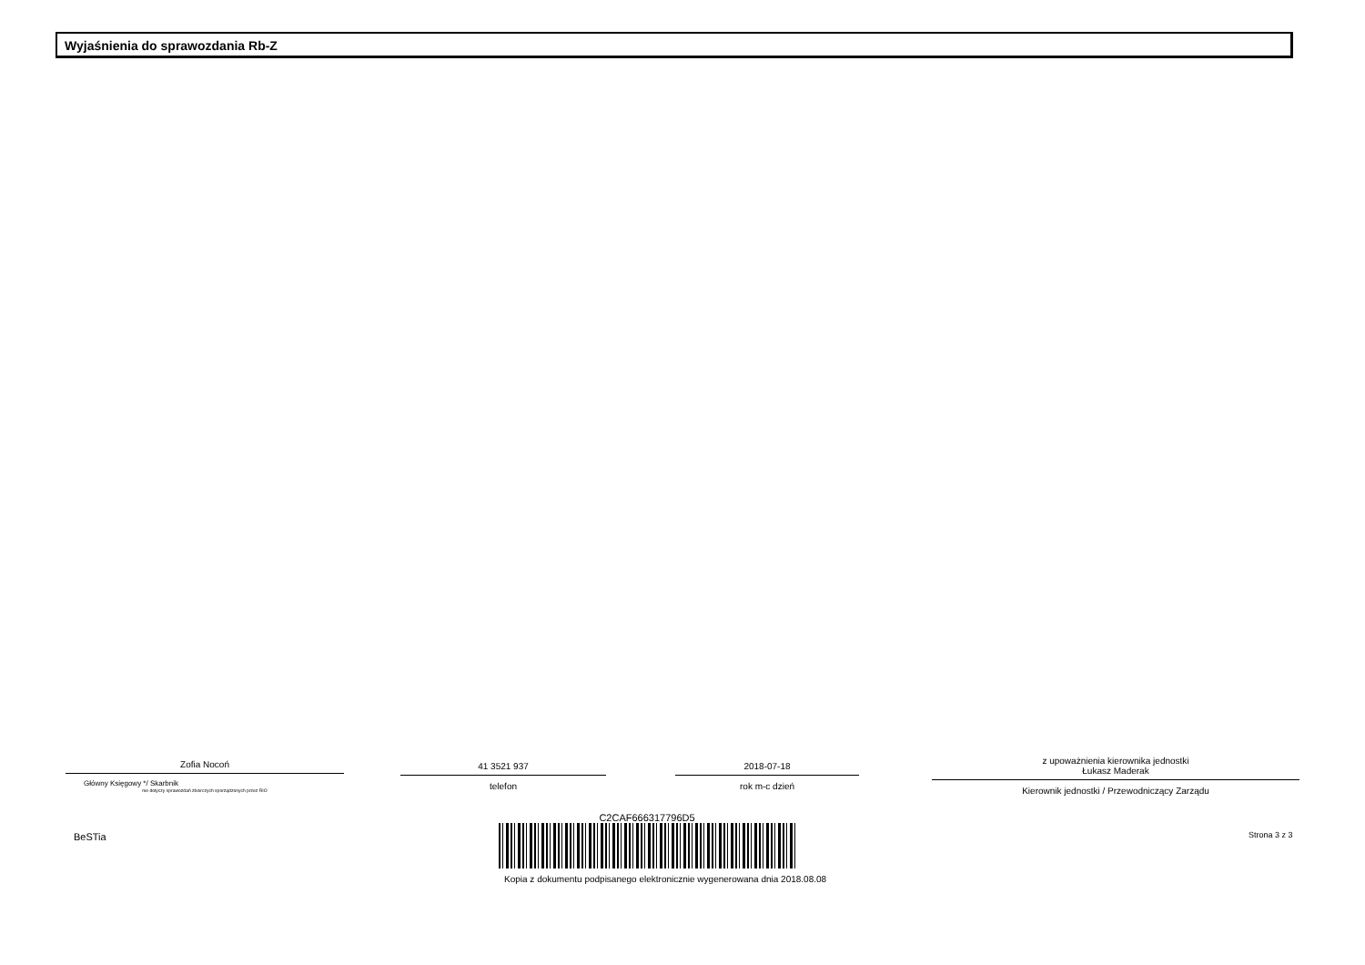Wyjaśnienia do sprawozdania Rb-Z
Zofia Nocoń
Główny Księgowy */ Skarbnik
nie dotyczy sprawozdań zbiorczych sporządzonych przez RIO
41 3521 937
telefon
2018-07-18
rok m-c dzień
z upoważnienia kierownika jednostki
Łukasz Maderak
Kierownik jednostki / Przewodniczący Zarządu
BeSTia
C2CAF666317796D5
Kopia z dokumentu podpisanego elektronicznie wygenerowana dnia 2018.08.08
Strona 3 z 3